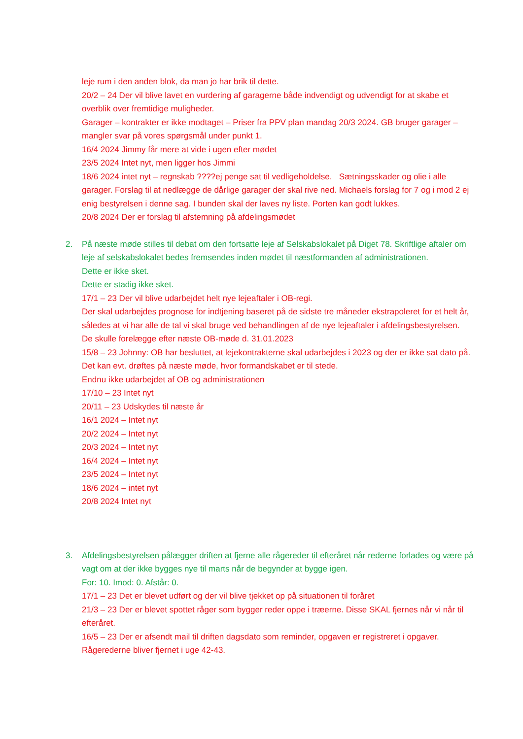leje rum i den anden blok, da man jo har brik til dette.
20/2 – 24 Der vil blive lavet en vurdering af garagerne både indvendigt og udvendigt for at skabe et overblik over fremtidige muligheder.
Garager – kontrakter er ikke modtaget – Priser fra PPV plan mandag 20/3 2024. GB bruger garager – mangler svar på vores spørgsmål under punkt 1.
16/4 2024 Jimmy får mere at vide i ugen efter mødet
23/5 2024 Intet nyt, men ligger hos Jimmi
18/6 2024 intet nyt – regnskab ????ej penge sat til vedligeholdelse. Sætningsskader og olie i alle garager. Forslag til at nedlægge de dårlige garager der skal rive ned. Michaels forslag for 7 og i mod 2 ej enig bestyrelsen i denne sag. I bunden skal der laves ny liste. Porten kan godt lukkes.
20/8 2024 Der er forslag til afstemning på afdelingsmødet
2. På næste møde stilles til debat om den fortsatte leje af Selskabslokalet på Diget 78. Skriftlige aftaler om leje af selskabslokalet bedes fremsendes inden mødet til næstformanden af administrationen.
Dette er ikke sket.
Dette er stadig ikke sket.
17/1 – 23 Der vil blive udarbejdet helt nye lejeaftaler i OB-regi.
Der skal udarbejdes prognose for indtjening baseret på de sidste tre måneder ekstrapoleret for et helt år, således at vi har alle de tal vi skal bruge ved behandlingen af de nye lejeaftaler i afdelingsbestyrelsen.
De skulle forelægge efter næste OB-møde d. 31.01.2023
15/8 – 23 Johnny: OB har besluttet, at lejekontrakterne skal udarbejdes i 2023 og der er ikke sat dato på. Det kan evt. drøftes på næste møde, hvor formandskabet er til stede.
Endnu ikke udarbejdet af OB og administrationen
17/10 – 23 Intet nyt
20/11 – 23 Udskydes til næste år
16/1 2024 – Intet nyt
20/2 2024 – Intet nyt
20/3 2024 – Intet nyt
16/4 2024 – Intet nyt
23/5 2024 – Intet nyt
18/6 2024 – intet nyt
20/8 2024 Intet nyt
3. Afdelingsbestyrelsen pålægger driften at fjerne alle rågereder til efteråret når rederne forlades og være på vagt om at der ikke bygges nye til marts når de begynder at bygge igen.
For: 10. Imod: 0. Afstår: 0.
17/1 – 23 Det er blevet udført og der vil blive tjekket op på situationen til foråret
21/3 – 23 Der er blevet spottet råger som bygger reder oppe i træerne. Disse SKAL fjernes når vi når til efteråret.
16/5 – 23 Der er afsendt mail til driften dagsdato som reminder, opgaven er registreret i opgaver. Rågerederne bliver fjernet i uge 42-43.